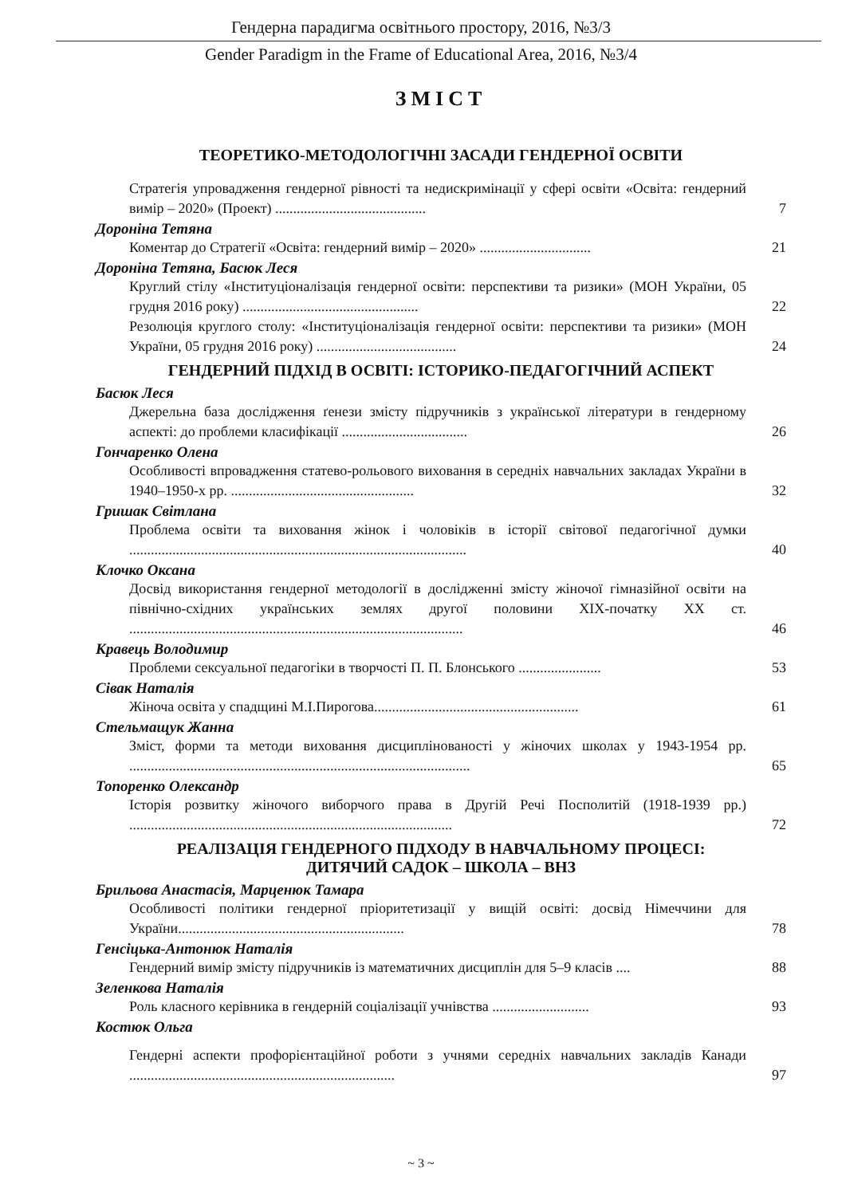Гендерна парадигма освітнього простору, 2016, №3/3
Gender Paradigm in the Frame of Educational Area, 2016, №3/4
ЗМІСТ
ТЕОРЕТИКО-МЕТОДОЛОГІЧНІ ЗАСАДИ ГЕНДЕРНОЇ ОСВІТИ
Стратегія упровадження гендерної рівності та недискримінації у сфері освіти «Освіта: гендерний вимір – 2020» (Проект) ..........................................
7
Дороніна Тетяна
Коментар до Стратегії «Освіта: гендерний вимір – 2020» ...............................
21
Дороніна Тетяна, Басюк Леся
Круглий стілу «Інституціоналізація гендерної освіти: перспективи та ризики» (МОН України, 05 грудня 2016 року) .................................................
22
Резолюція круглого столу: «Інституціоналізація гендерної освіти: перспективи та ризики» (МОН України, 05 грудня 2016 року) .......................................
24
ГЕНДЕРНИЙ ПІДХІД В ОСВІТІ: ІСТОРИКО-ПЕДАГОГІЧНИЙ АСПЕКТ
Басюк Леся
Джерельна база дослідження ґенези змісту підручників з української літератури в гендерному аспекті: до проблеми класифікації ...................................
26
Гончаренко Олена
Особливості впровадження статево-рольового виховання в середніх навчальних закладах України в 1940–1950-х рр. ...................................................
32
Гришак Світлана
Проблема освіти та виховання жінок і чоловіків в історії світової педагогічної думки ..............................................................................................
40
Клочко Оксана
Досвід використання гендерної методології в дослідженні змісту жіночої гімназійної освіти на північно-східних українських землях другої половини XIX-початку XX ст. .............................................................................................
46
Кравець Володимир
Проблеми сексуальної педагогіки в творчості П. П. Блонського .......................
53
Сівак Наталія
Жіноча освіта у спадщині М.І.Пирогова.........................................................
61
Стельмащук Жанна
Зміст, форми та методи виховання дисциплінованості у жіночих школах у 1943-1954 рр. ...............................................................................................
65
Топоренко Олександр
Історія розвитку жіночого виборчого права в Другій Речі Посполитій (1918-1939 рр.) ..........................................................................................
72
РЕАЛІЗАЦІЯ ГЕНДЕРНОГО ПІДХОДУ В НАВЧАЛЬНОМУ ПРОЦЕСІ:
ДИТЯЧИЙ САДОК – ШКОЛА – ВНЗ
Брильова Анастасія, Марценюк Тамара
Особливості політики гендерної пріоритетизації у вищій освіті: досвід Німеччини для України...............................................................
78
Генсіцька-Антонюк Наталія
Гендерний вимір змісту підручників із математичних дисциплін для 5–9 класів ....
88
Зеленкова Наталія
Роль класного керівника в гендерній соціалізації учнівства ...........................
93
Костюк Ольга
Гендерні аспекти профорієнтаційної роботи з учнями середніх навчальних закладів Канади ..........................................................................
97
~ 3 ~